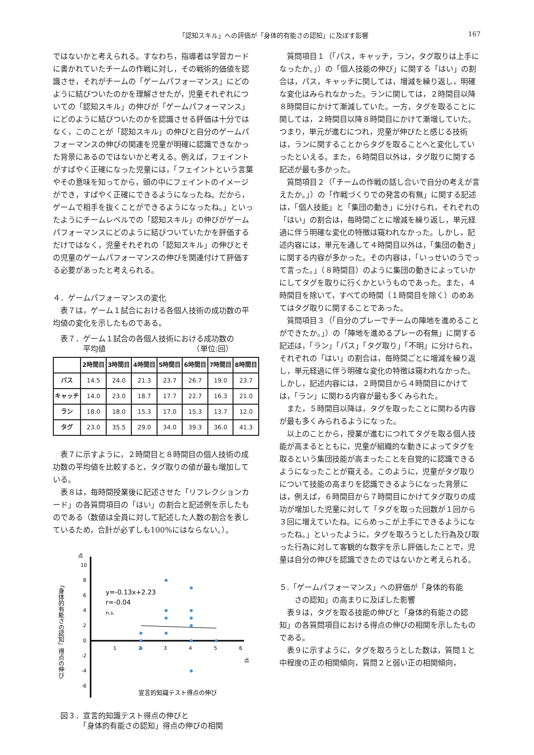「認知スキル」への評価が「身体的有能さの認知」に及ぼす影響 167
ではないかと考えられる。すなわち，指導者は学習カードに書かれていたチームの作戦に対し，その戦術的価値を認識させ，それがチームの「ゲームパフォーマンス」にどのように結びついたのかを理解させたが，児童それぞれについての「認知スキル」の伸びが「ゲームパフォーマンス」にどのように結びついたのかを認識させる評価は十分ではなく，このことが「認知スキル」の伸びと自分のゲームパフォーマンスの伸びの関連を児童が明確に認識できなかった背景にあるのではないかと考える。例えば，フェイントがすばやく正確になった児童には，「フェイントという言葉やその意味を知ってから，頭の中にフェイントのイメージができ，すばやく正確にできるようになったね。だから，ゲームで相手を抜くことができるようになったね。」といったようにチームレベルでの「認知スキル」の伸びがゲームパフォーマンスにどのように結びついていたかを評価するだけではなく，児童それぞれの「認知スキル」の伸びとその児童のゲームパフォーマンスの伸びを関連付けて評価する必要があったと考えられる。
４．ゲームパフォーマンスの変化
表７は，ゲーム１試合における各個人技術の成功数の平均値の変化を示したものである。
表７．ゲーム１試合の各個人技術における成功数の
　　　平均値　　　　　　　　　　　　（単位:回）
| | 2時間目 | 3時間目 | 4時間目 | 5時間目 | 6時間目 | 7時間目 | 8時間目 |
| --- | --- | --- | --- | --- | --- | --- | --- |
| パス | 14.5 | 24.0 | 21.3 | 23.7 | 26.7 | 19.0 | 23.7 |
| キャッチ | 14.0 | 23.0 | 18.7 | 17.7 | 22.7 | 16.3 | 21.0 |
| ラン | 18.0 | 18.0 | 15.3 | 17.0 | 15.3 | 13.7 | 12.0 |
| タグ | 23.0 | 35.5 | 29.0 | 34.0 | 39.3 | 36.0 | 41.3 |
表７に示すように，２時間目と８時間目の個人技術の成功数の平均値を比較すると，タグ取りの値が最も増加している。
表８は，毎時間授業後に記述させた「リフレクションカード」の各質問項目の「はい」の割合と記述例を示したものである（数値は全員に対して記述した人数の割合を表しているため，合計が必ずしも100%にはならない。）。
点
10
8
6
4
2
0
-2
-4
-6
1
2
3
4
5
6
点
y=-0.13x+2.23
r=-0.04
n.s.
宣言的知識テスト得点の伸び
「身体的有能さの認知」得点の伸び
図３．宣言的知識テスト得点の伸びと
　　　「身体的有能さの認知」得点の伸びの相関
質問項目１（「パス，キャッチ，ラン，タグ取りは上手になったか。」）の「個人技能の伸び」に関する「はい」の割合は，パス，キャッチに関しては，増減を繰り返し，明確な変化はみられなかった。ランに関しては，２時間目以降８時間目にかけて漸減していた。一方，タグを取ることに関しては，２時間目以降８時間目にかけて漸増していた。つまり，単元が進むにつれ，児童が伸びたと感じる技術は，ランに関することからタグを取ることへと変化していったといえる。また，６時間目以外は，タグ取りに関する記述が最も多かった。
質問項目２（「チームの作戦の話し合いで自分の考えが言えたか。」）の「作戦づくりでの発言の有無」に関する記述は，「個人技能」と「集団の動き」に分けられ，それぞれの「はい」の割合は，毎時間ごとに増減を繰り返し，単元経過に伴う明確な変化の特徴は窺われなかった。しかし，記述内容には，単元を通して４時間目以外は，「集団の動き」に関する内容が多かった。その内容は，「いっせいのうでって言った。」（８時間目）のように集団の動きによっていかにしてタグを取りに行くかというものであった。また，４時間目を除いて，すべての時間（１時間目を除く）のめあてはタグ取りに関することであった。
質問項目３（「自分のプレーでチームの陣地を進めることができたか。」）の「陣地を進めるプレーの有無」に関する記述は，「ラン」「パス」「タグ取り」「不明」に分けられ，それぞれの「はい」の割合は，毎時間ごとに増減を繰り返し，単元経過に伴う明確な変化の特徴は窺われなかった。しかし，記述内容には，２時間目から４時間目にかけては，「ラン」に関わる内容が最も多くみられた。
また，５時間目以降は，タグを取ったことに関わる内容が最も多くみられるようになった。
以上のことから，授業が進むにつれてタグを取る個人技能が高まるとともに，児童が組織的な動きによってタグを取るという集団技能が高まったことを自覚的に認識できるようになったことが窺える。このように，児童がタグ取りについて技能の高まりを認識できるようになった背景には，例えば，６時間目から７時間目にかけてタグ取りの成功が増加した児童に対して「タグを取った回数が１回から３回に増えていたね。にらめっこが上手にできるようになったね。」といったように，タグを取ろうとした行為及び取った行為に対して客観的な数字を示し評価したことで，児童は自分の伸びを認識できたのではないかと考えられる。
５.「ゲームパフォーマンス」への評価が「身体的有能
　　さの認知」の高まりに及ぼした影響
表９は，タグを取る技能の伸びと「身体的有能さの認知」の各質問項目における得点の伸びの相関を示したものである。
表９に示すように，タグを取ろうとした数は，質問１と中程度の正の相関傾向，質問２と弱い正の相関傾向，